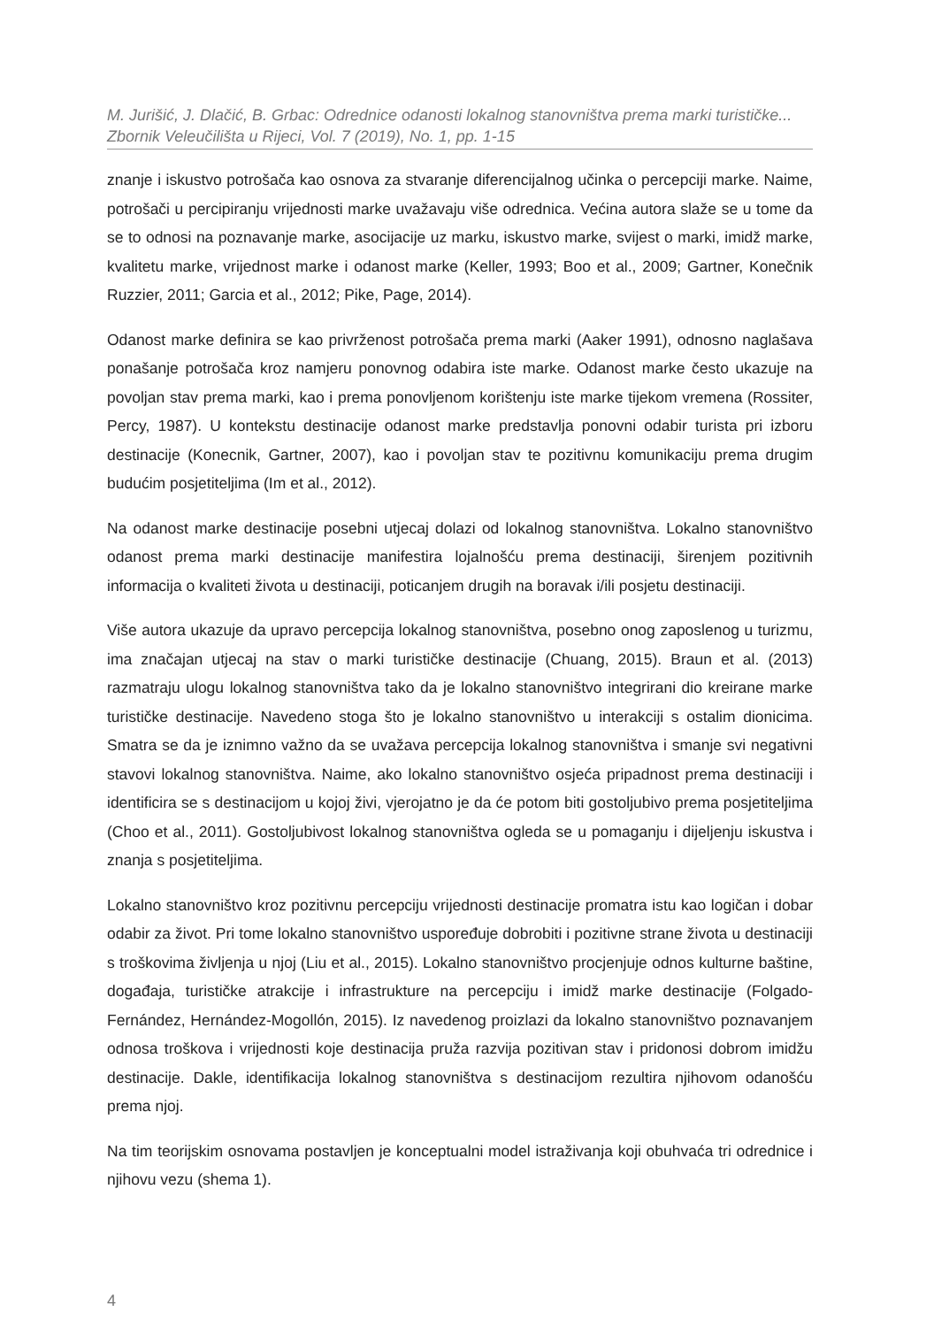M. Jurišić, J. Dlačić, B. Grbac: Odrednice odanosti lokalnog stanovništva prema marki turističke...
Zbornik Veleučilišta u Rijeci, Vol. 7 (2019), No. 1, pp. 1-15
znanje i iskustvo potrošača kao osnova za stvaranje diferencijalnog učinka o percepciji marke. Naime, potrošači u percipiranju vrijednosti marke uvažavaju više odrednica. Većina autora slaže se u tome da se to odnosi na poznavanje marke, asocijacije uz marku, iskustvo marke, svijest o marki, imidž marke, kvalitetu marke, vrijednost marke i odanost marke (Keller, 1993; Boo et al., 2009; Gartner, Konečnik Ruzzier, 2011; Garcia et al., 2012; Pike, Page, 2014).
Odanost marke definira se kao privrženost potrošača prema marki (Aaker 1991), odnosno naglašava ponašanje potrošača kroz namjeru ponovnog odabira iste marke. Odanost marke često ukazuje na povoljan stav prema marki, kao i prema ponovljenom korištenju iste marke tijekom vremena (Rossiter, Percy, 1987). U kontekstu destinacije odanost marke predstavlja ponovni odabir turista pri izboru destinacije (Konecnik, Gartner, 2007), kao i povoljan stav te pozitivnu komunikaciju prema drugim budućim posjetiteljima (Im et al., 2012).
Na odanost marke destinacije posebni utjecaj dolazi od lokalnog stanovništva. Lokalno stanovništvo odanost prema marki destinacije manifestira lojalnošću prema destinaciji, širenjem pozitivnih informacija o kvaliteti života u destinaciji, poticanjem drugih na boravak i/ili posjetu destinaciji.
Više autora ukazuje da upravo percepcija lokalnog stanovništva, posebno onog zaposlenog u turizmu, ima značajan utjecaj na stav o marki turističke destinacije (Chuang, 2015). Braun et al. (2013) razmatraju ulogu lokalnog stanovništva tako da je lokalno stanovništvo integrirani dio kreirane marke turističke destinacije. Navedeno stoga što je lokalno stanovništvo u interakciji s ostalim dionicima. Smatra se da je iznimno važno da se uvažava percepcija lokalnog stanovništva i smanje svi negativni stavovi lokalnog stanovništva. Naime, ako lokalno stanovništvo osjeća pripadnost prema destinaciji i identificira se s destinacijom u kojoj živi, vjerojatno je da će potom biti gostoljubivo prema posjetiteljima (Choo et al., 2011). Gostoljubivost lokalnog stanovništva ogleda se u pomaganju i dijeljenju iskustva i znanja s posjetiteljima.
Lokalno stanovništvo kroz pozitivnu percepciju vrijednosti destinacije promatra istu kao logičan i dobar odabir za život. Pri tome lokalno stanovništvo uspoređuje dobrobiti i pozitivne strane života u destinaciji s troškovima življenja u njoj (Liu et al., 2015). Lokalno stanovništvo procjenjuje odnos kulturne baštine, događaja, turističke atrakcije i infrastrukture na percepciju i imidž marke destinacije (Folgado-Fernández, Hernández-Mogollón, 2015). Iz navedenog proizlazi da lokalno stanovništvo poznavanjem odnosa troškova i vrijednosti koje destinacija pruža razvija pozitivan stav i pridonosi dobrom imidžu destinacije. Dakle, identifikacija lokalnog stanovništva s destinacijom rezultira njihovom odanošću prema njoj.
Na tim teorijskim osnovama postavljen je konceptualni model istraživanja koji obuhvaća tri odrednice i njihovu vezu (shema 1).
4